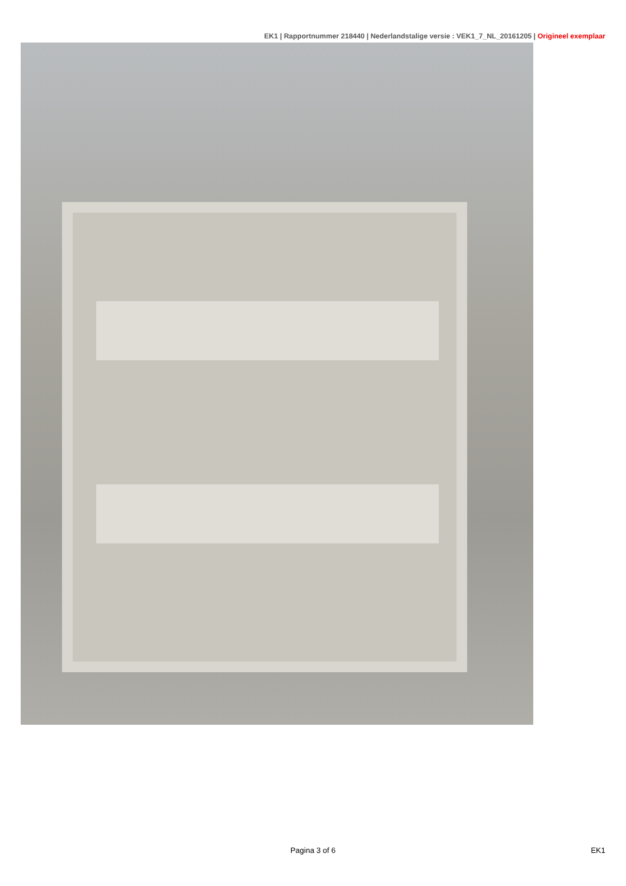EK1 | Rapportnummer 218440 | Nederlandstalige versie : VEK1_7_NL_20161205 | Origineel exemplaar
Pagina 3 of 6
EK1